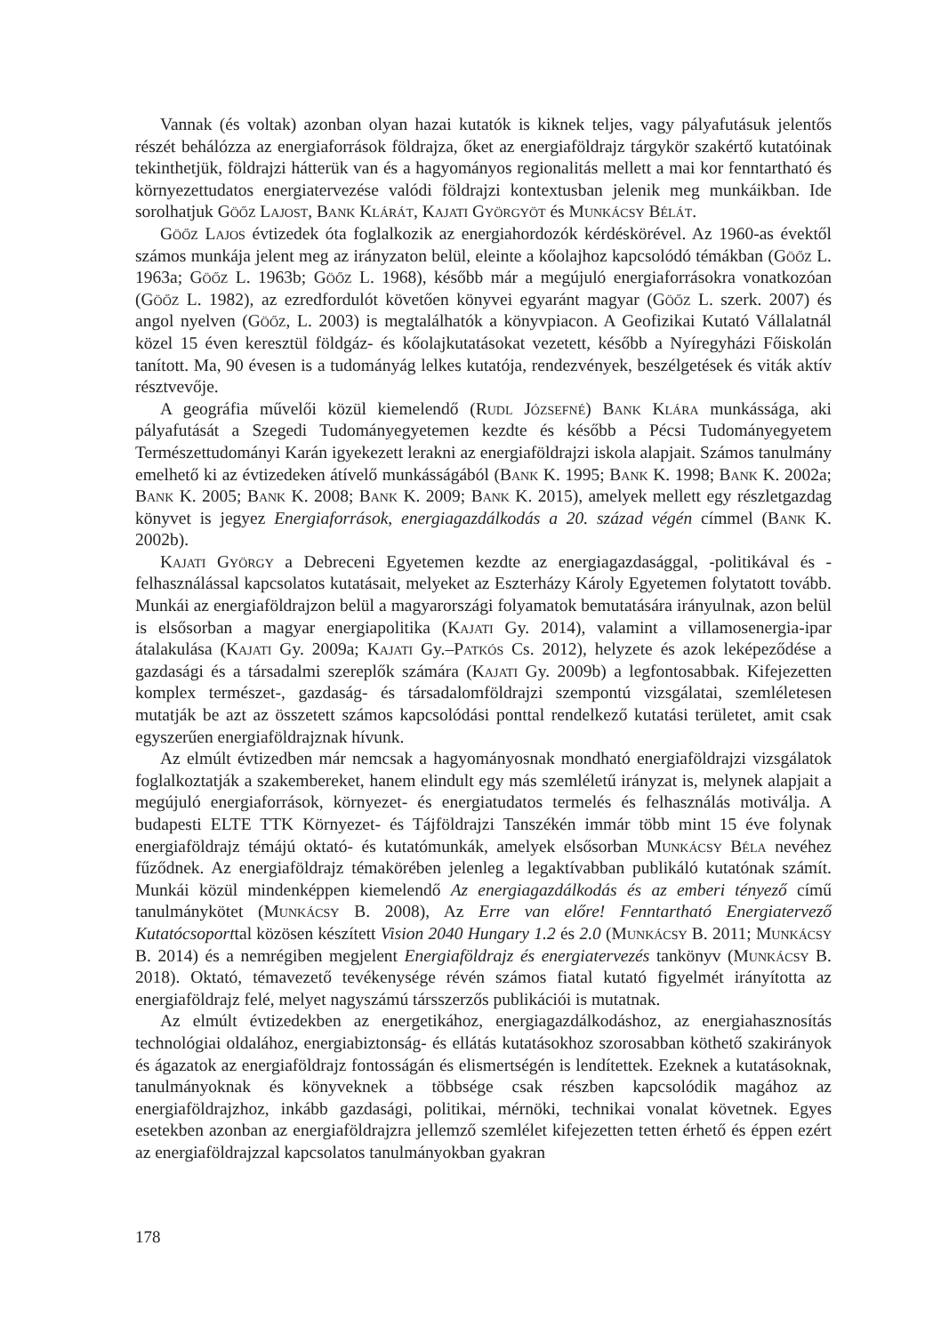Vannak (és voltak) azonban olyan hazai kutatók is kiknek teljes, vagy pályafutásuk jelentős részét behálózza az energiaforrások földrajza, őket az energiaföldrajz tárgykör szakértő kutatóinak tekinthetjük, földrajzi hátterük van és a hagyományos regionalitás mellett a mai kor fenntartható és környezettudatos energiatervezése valódi földrajzi kontextusban jelenik meg munkáikban. Ide sorolhatjuk Göőz Lajost, Bank Klárát, Kajati Györgyöt és Munkácsy Bélát.
Göőz Lajos évtizedek óta foglalkozik az energiahordozók kérdéskörével. Az 1960-as évektől számos munkája jelent meg az irányzaton belül, eleinte a kőolajhoz kapcsolódó témákban (Göőz L. 1963a; Göőz L. 1963b; Göőz L. 1968), később már a megújuló energiaforrásokra vonatkozóan (Göőz L. 1982), az ezredfordulót követően könyvei egyaránt magyar (Göőz L. szerk. 2007) és angol nyelven (Göőz, L. 2003) is megtalálhatók a könyvpiacon. A Geofizikai Kutató Vállalatnál közel 15 éven keresztül földgáz- és kőolajkutatásokat vezetett, később a Nyíregyházi Főiskolán tanított. Ma, 90 évesen is a tudományág lelkes kutatója, rendezvények, beszélgetések és viták aktív résztvevője.
A geográfia művelői közül kiemelendő (Rudl Józsefné) Bank Klára munkássága, aki pályafutását a Szegedi Tudományegyetemen kezdte és később a Pécsi Tudományegyetem Természettudományi Karán igyekezett lerakni az energiaföldrajzi iskola alapjait. Számos tanulmány emelhető ki az évtizedeken átívelő munkásságából (Bank K. 1995; Bank K. 1998; Bank K. 2002a; Bank K. 2005; Bank K. 2008; Bank K. 2009; Bank K. 2015), amelyek mellett egy részletgazdag könyvet is jegyez Energiaforrások, energiagazdálkodás a 20. század végén címmel (Bank K. 2002b).
Kajati György a Debreceni Egyetemen kezdte az energiagazdasággal, -politikával és -felhasználással kapcsolatos kutatásait, melyeket az Eszterházy Károly Egyetemen folytatott tovább. Munkái az energiaföldrajzon belül a magyarországi folyamatok bemutatására irányulnak, azon belül is elsősorban a magyar energiapolitika (Kajati Gy. 2014), valamint a villamosenergia-ipar átalakulása (Kajati Gy. 2009a; Kajati Gy.–Patkós Cs. 2012), helyzete és azok leképeződése a gazdasági és a társadalmi szereplők számára (Kajati Gy. 2009b) a legfontosabbak. Kifejezetten komplex természet-, gazdaság- és társadalomföldrajzi szempontú vizsgálatai, szemléletesen mutatják be azt az összetett számos kapcsolódási ponttal rendelkező kutatási területet, amit csak egyszerűen energiaföldrajznak hívunk.
Az elmúlt évtizedben már nemcsak a hagyományosnak mondható energiaföldrajzi vizsgálatok foglalkoztatják a szakembereket, hanem elindult egy más szemléletű irányzat is, melynek alapjait a megújuló energiaforrások, környezet- és energiatudatos termelés és felhasználás motiválja. A budapesti ELTE TTK Környezet- és Tájföldrajzi Tanszékén immár több mint 15 éve folynak energiaföldrajz témájú oktató- és kutatómunkák, amelyek elsősorban Munkácsy Béla nevéhez fűződnek. Az energiaföldrajz témakörében jelenleg a legaktívabban publikáló kutatónak számít. Munkái közül mindenképpen kiemelendő Az energiagazdálkodás és az emberi tényező című tanulmánykötet (Munkácsy B. 2008), Az Erre van előre! Fenntartható Energiatervező Kutatócsoporttal közösen készített Vision 2040 Hungary 1.2 és 2.0 (Munkácsy B. 2011; Munkácsy B. 2014) és a nemrégiben megjelent Energiaföldrajz és energiatervezés tankönyv (Munkácsy B. 2018). Oktató, témavezető tevékenysége révén számos fiatal kutató figyelmét irányította az energiaföldrajz felé, melyet nagyszámú társszerzős publikációi is mutatnak.
Az elmúlt évtizedekben az energetikához, energiagazdálkodáshoz, az energiahasznosítás technológiai oldalához, energiabiztonság- és ellátás kutatásokhoz szorosabban köthető szakirányok és ágazatok az energiaföldrajz fontosságán és elismertségén is lendítettek. Ezeknek a kutatásoknak, tanulmányoknak és könyveknek a többsége csak részben kapcsolódik magához az energiaföldrajzhoz, inkább gazdasági, politikai, mérnöki, technikai vonalat követnek. Egyes esetekben azonban az energiaföldrajzra jellemző szemlélet kifejezetten tetten érhető és éppen ezért az energiaföldrajzzal kapcsolatos tanulmányokban gyakran
178